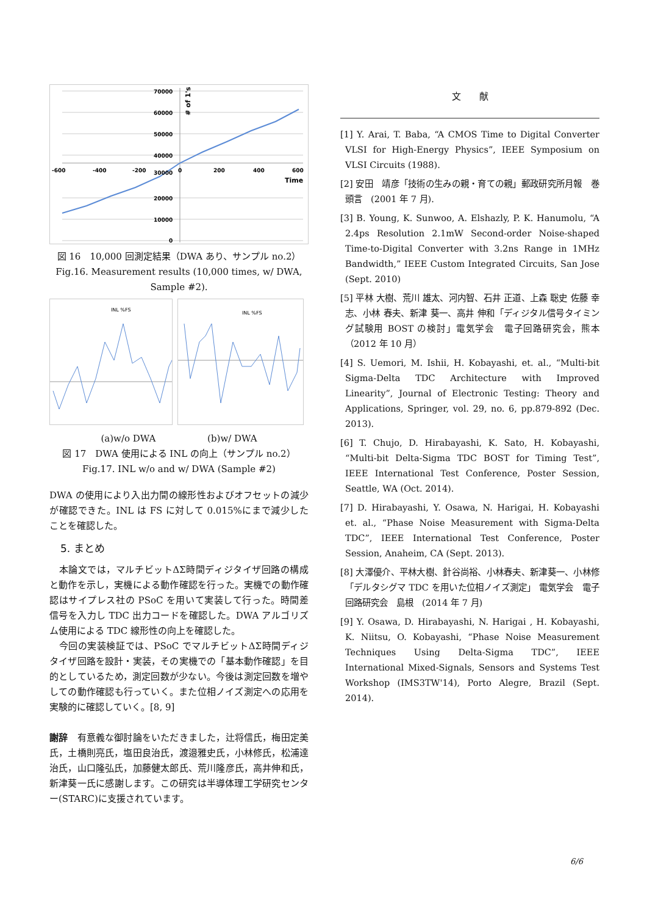70000
60000
50000
40000
30000
20000
10000
0
-600
-400
-200
0
200
400
600
Time
# of 1's
図 16　10,000 回測定結果（DWA あり、サンプル no.2）
Fig.16. Measurement results (10,000 times, w/ DWA, Sample #2).
INL %FS
INL %FS
(a)w/o DWA (b)w/ DWA
図 17　DWA 使用による INL の向上（サンプル no.2）
Fig.17. INL w/o and w/ DWA (Sample #2)
DWA の使用により入出力間の線形性およびオフセットの減少が確認できた。INL は FS に対して 0.015%にまで減少したことを確認した。
5. まとめ
　本論文では，マルチビットΔΣ時間ディジタイザ回路の構成と動作を示し，実機による動作確認を行った。実機での動作確認はサイプレス社の PSoC を用いて実装して行った。時間差信号を入力し TDC 出力コードを確認した。DWA アルゴリズム使用による TDC 線形性の向上を確認した。
　今回の実装検証では、PSoC でマルチビットΔΣ時間ディジタイザ回路を設計・実装，その実機での「基本動作確認」を目的としているため，測定回数が少ない。今後は測定回数を増やしての動作確認も行っていく。また位相ノイズ測定への応用を実験的に確認していく。[8, 9]
謝辞　有意義な御討論をいただきました，辻将信氏，梅田定美氏，土橋則亮氏，塩田良治氏，渡邉雅史氏，小林修氏，松浦達治氏，山口隆弘氏，加藤健太郎氏、荒川隆彦氏，高井伸和氏，新津葵一氏に感謝します。この研究は半導体理工学研究センター(STARC)に支援されています。
文　　献
[1] Y. Arai, T. Baba, “A CMOS Time to Digital Converter VLSI for High-Energy Physics”, IEEE Symposium on VLSI Circuits (1988).
[2] 安田　靖彦「技術の生みの親・育ての親」郵政研究所月報　巻頭言　(2001 年 7 月).
[3] B. Young, K. Sunwoo, A. Elshazly, P. K. Hanumolu, “A 2.4ps Resolution 2.1mW Second-order Noise-shaped Time-to-Digital Converter with 3.2ns Range in 1MHz Bandwidth,” IEEE Custom Integrated Circuits, San Jose (Sept. 2010)
[5] 平林 大樹、荒川 雄太、河内智、石井 正道、上森 聡史 佐藤 幸志、小林 春夫、新津 葵一、高井 伸和「ディジタル信号タイミング試験用 BOST の検討」電気学会　電子回路研究会，熊本（2012 年 10 月）
[4] S. Uemori, M. Ishii, H. Kobayashi, et. al., “Multi-bit Sigma-Delta TDC Architecture with Improved Linearity”, Journal of Electronic Testing: Theory and Applications, Springer, vol. 29, no. 6, pp.879-892 (Dec. 2013).
[6] T. Chujo, D. Hirabayashi, K. Sato, H. Kobayashi, “Multi-bit Delta-Sigma TDC BOST for Timing Test”, IEEE International Test Conference, Poster Session, Seattle, WA (Oct. 2014).
[7] D. Hirabayashi, Y. Osawa, N. Harigai, H. Kobayashi et. al., “Phase Noise Measurement with Sigma-Delta TDC”, IEEE International Test Conference, Poster Session, Anaheim, CA (Sept. 2013).
[8] 大澤優介、平林大樹、針谷尚裕、小林春夫、新津葵一、小林修「デルタシグマ TDC を用いた位相ノイズ測定」 電気学会　電子回路研究会　島根　(2014 年 7 月)
[9] Y. Osawa, D. Hirabayashi, N. Harigai , H. Kobayashi, K. Niitsu, O. Kobayashi, “Phase Noise Measurement Techniques Using Delta-Sigma TDC”, IEEE International Mixed-Signals, Sensors and Systems Test Workshop (IMS3TW'14), Porto Alegre, Brazil (Sept. 2014).
6/6